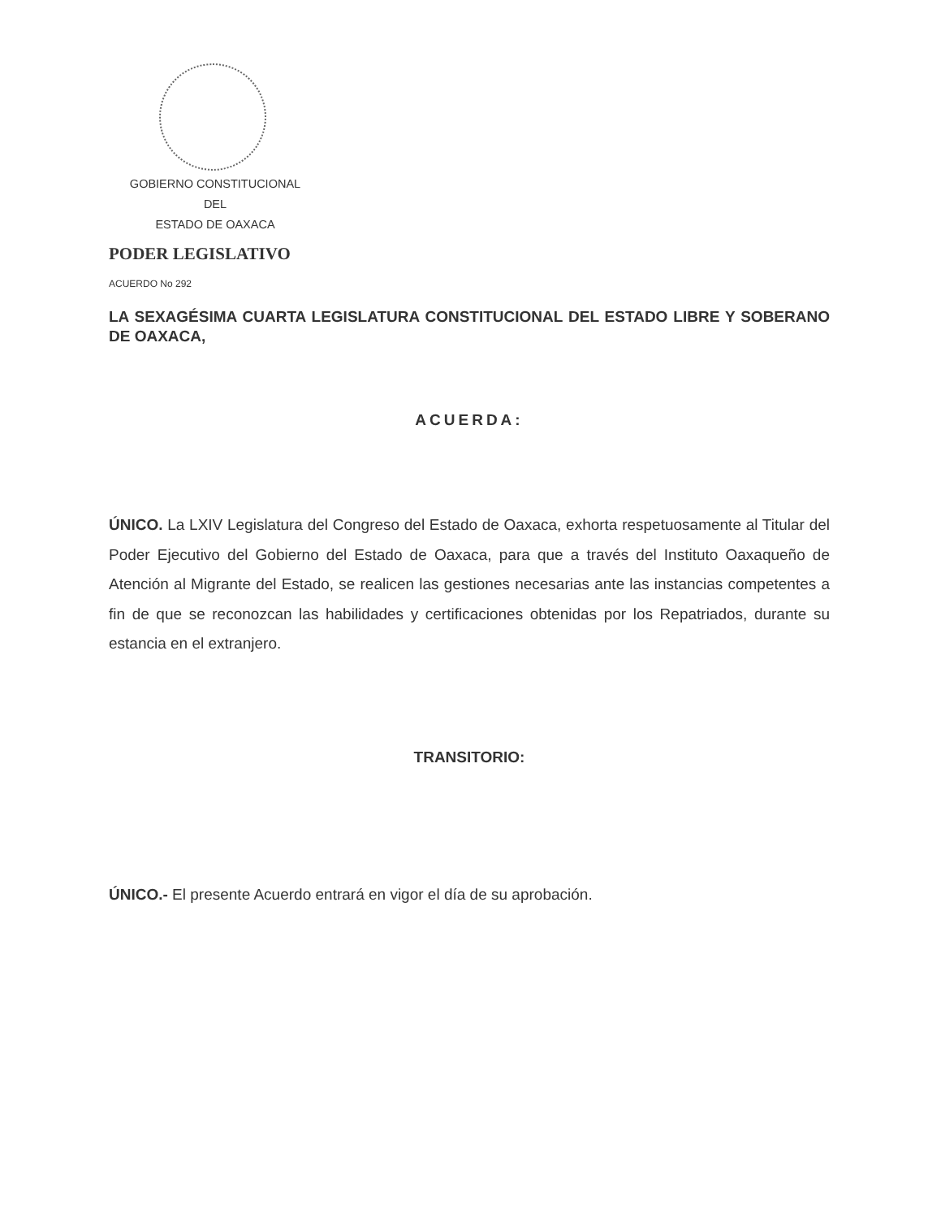GOBIERNO CONSTITUCIONAL
DEL
ESTADO DE OAXACA
PODER LEGISLATIVO
ACUERDO No 292
LA SEXAGÉSIMA CUARTA LEGISLATURA CONSTITUCIONAL DEL ESTADO LIBRE Y SOBERANO DE OAXACA,
ACUERDA:
ÚNICO. La LXIV Legislatura del Congreso del Estado de Oaxaca, exhorta respetuosamente al Titular del Poder Ejecutivo del Gobierno del Estado de Oaxaca, para que a través del Instituto Oaxaqueño de Atención al Migrante del Estado, se realicen las gestiones necesarias ante las instancias competentes a fin de que se reconozcan las habilidades y certificaciones obtenidas por los Repatriados, durante su estancia en el extranjero.
TRANSITORIO:
ÚNICO.- El presente Acuerdo entrará en vigor el día de su aprobación.